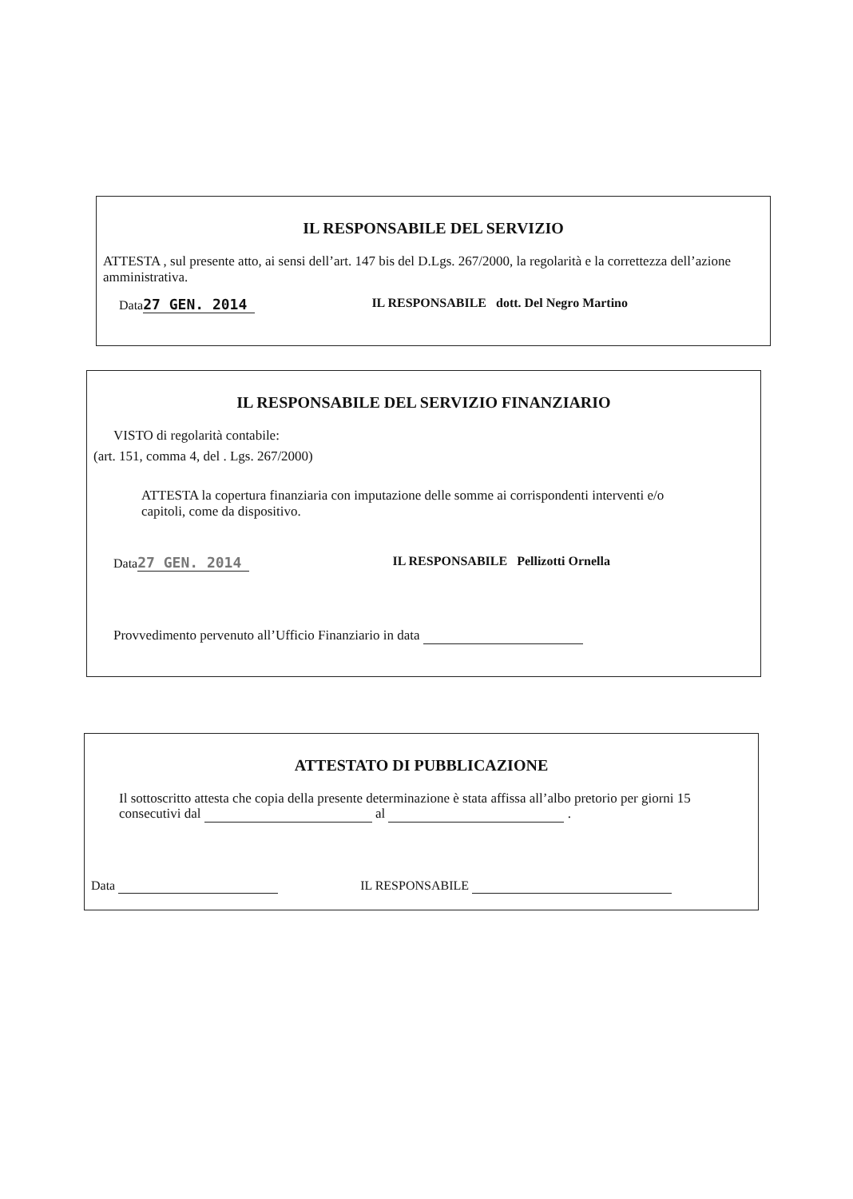IL RESPONSABILE DEL SERVIZIO
ATTESTA , sul presente atto, ai sensi dell’art. 147 bis del D.Lgs. 267/2000, la regolarità e la correttezza dell’azione amministrativa.
Data 27 GEN. 2014 IL RESPONSABILE dott. Del Negro Martino
IL RESPONSABILE DEL SERVIZIO FINANZIARIO
VISTO di regolarità contabile:
(art. 151, comma 4, del . Lgs. 267/2000)
ATTESTA la copertura finanziaria con imputazione delle somme ai corrispondenti interventi e/o capitoli, come da dispositivo.
Data 27 GEN. 2014 IL RESPONSABILE Pellizotti Ornella
Provvedimento pervenuto all’Ufficio Finanziario in data
ATTESTATO DI PUBBLICAZIONE
Il sottoscritto attesta che copia della presente determinazione è stata affissa all’albo pretorio per giorni 15 consecutivi dal al .
Data IL RESPONSABILE